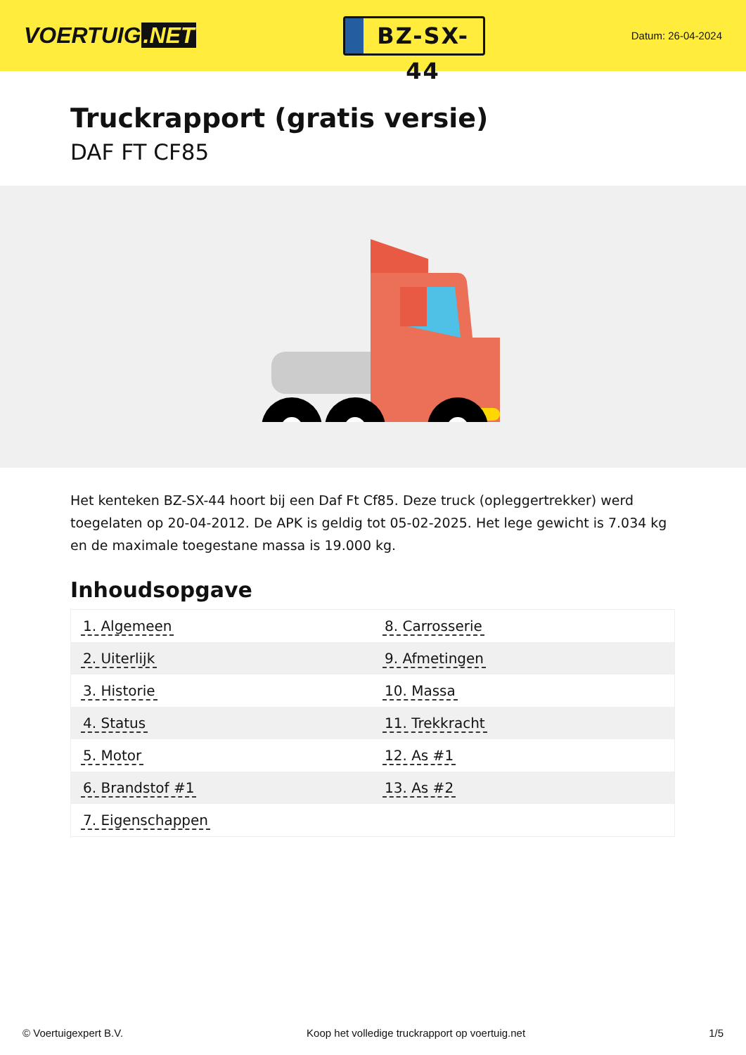VOERTUIG.NET
BZ-SX-44
Datum: 26-04-2024
Truckrapport (gratis versie)
DAF FT CF85
Het kenteken BZ-SX-44 hoort bij een Daf Ft Cf85. Deze truck (opleggertrekker) werd toegelaten op 20-04-2012. De APK is geldig tot 05-02-2025. Het lege gewicht is 7.034 kg en de maximale toegestane massa is 19.000 kg.
Inhoudsopgave
| 1. Algemeen | 8. Carrosserie |
| 2. Uiterlijk | 9. Afmetingen |
| 3. Historie | 10. Massa |
| 4. Status | 11. Trekkracht |
| 5. Motor | 12. As #1 |
| 6. Brandstof #1 | 13. As #2 |
| 7. Eigenschappen | |
© Voertuigexpert B.V. Koop het volledige truckrapport op voertuig.net 1/5